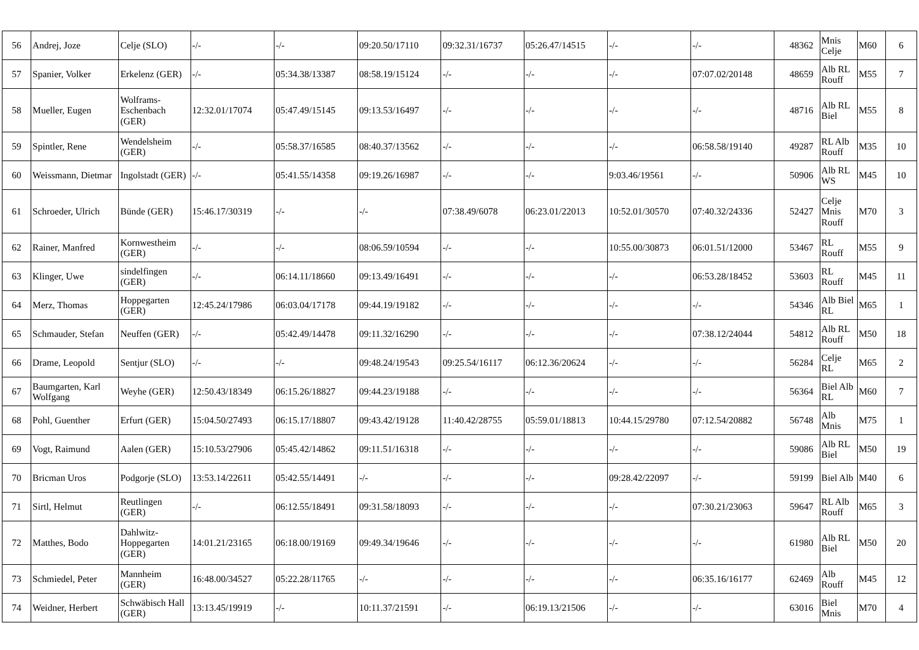| 56 | Andrej, Joze | Celje (SLO) | -/- | -/- | 09:20.50/17110 | 09:32.31/16737 | 05:26.47/14515 | -/- | -/- | 48362 | Mnis Celje | M60 | 6 |
| 57 | Spanier, Volker | Erkelenz (GER) | -/- | 05:34.38/13387 | 08:58.19/15124 | -/- | -/- | -/- | 07:07.02/20148 | 48659 | Alb RL Rouff | M55 | 7 |
| 58 | Mueller, Eugen | Wolframs-Eschenbach (GER) | 12:32.01/17074 | 05:47.49/15145 | 09:13.53/16497 | -/- | -/- | -/- | -/- | 48716 | Alb RL Biel | M55 | 8 |
| 59 | Spintler, Rene | Wendelsheim (GER) | -/- | 05:58.37/16585 | 08:40.37/13562 | -/- | -/- | -/- | 06:58.58/19140 | 49287 | RL Alb Rouff | M35 | 10 |
| 60 | Weissmann, Dietmar | Ingolstadt (GER) | -/- | 05:41.55/14358 | 09:19.26/16987 | -/- | -/- | 9:03.46/19561 | -/- | 50906 | Alb RL WS | M45 | 10 |
| 61 | Schroeder, Ulrich | Bünde (GER) | 15:46.17/30319 | -/- | -/- | 07:38.49/6078 | 06:23.01/22013 | 10:52.01/30570 | 07:40.32/24336 | 52427 | Celje Mnis Rouff | M70 | 3 |
| 62 | Rainer, Manfred | Kornwestheim (GER) | -/- | -/- | 08:06.59/10594 | -/- | -/- | 10:55.00/30873 | 06:01.51/12000 | 53467 | RL Rouff | M55 | 9 |
| 63 | Klinger, Uwe | sindelfingen (GER) | -/- | 06:14.11/18660 | 09:13.49/16491 | -/- | -/- | -/- | 06:53.28/18452 | 53603 | RL Rouff | M45 | 11 |
| 64 | Merz, Thomas | Hoppegarten (GER) | 12:45.24/17986 | 06:03.04/17178 | 09:44.19/19182 | -/- | -/- | -/- | -/- | 54346 | Alb Biel RL | M65 | 1 |
| 65 | Schmauder, Stefan | Neuffen (GER) | -/- | 05:42.49/14478 | 09:11.32/16290 | -/- | -/- | -/- | 07:38.12/24044 | 54812 | Alb RL Rouff | M50 | 18 |
| 66 | Drame, Leopold | Sentjur (SLO) | -/- | -/- | 09:48.24/19543 | 09:25.54/16117 | 06:12.36/20624 | -/- | -/- | 56284 | Celje RL | M65 | 2 |
| 67 | Baumgarten, Karl Wolfgang | Weyhe (GER) | 12:50.43/18349 | 06:15.26/18827 | 09:44.23/19188 | -/- | -/- | -/- | -/- | 56364 | Biel Alb RL | M60 | 7 |
| 68 | Pohl, Guenther | Erfurt (GER) | 15:04.50/27493 | 06:15.17/18807 | 09:43.42/19128 | 11:40.42/28755 | 05:59.01/18813 | 10:44.15/29780 | 07:12.54/20882 | 56748 | Alb Mnis | M75 | 1 |
| 69 | Vogt, Raimund | Aalen (GER) | 15:10.53/27906 | 05:45.42/14862 | 09:11.51/16318 | -/- | -/- | -/- | -/- | 59086 | Alb RL Biel | M50 | 19 |
| 70 | Bricman Uros | Podgorje (SLO) | 13:53.14/22611 | 05:42.55/14491 | -/- | -/- | -/- | 09:28.42/22097 | -/- | 59199 | Biel Alb | M40 | 6 |
| 71 | Sirtl, Helmut | Reutlingen (GER) | -/- | 06:12.55/18491 | 09:31.58/18093 | -/- | -/- | -/- | 07:30.21/23063 | 59647 | RL Alb Rouff | M65 | 3 |
| 72 | Matthes, Bodo | Dahlwitz-Hoppegarten (GER) | 14:01.21/23165 | 06:18.00/19169 | 09:49.34/19646 | -/- | -/- | -/- | -/- | 61980 | Alb RL Biel | M50 | 20 |
| 73 | Schmiedel, Peter | Mannheim (GER) | 16:48.00/34527 | 05:22.28/11765 | -/- | -/- | -/- | -/- | 06:35.16/16177 | 62469 | Alb Rouff | M45 | 12 |
| 74 | Weidner, Herbert | Schwäbisch Hall (GER) | 13:13.45/19919 | -/- | 10:11.37/21591 | -/- | 06:19.13/21506 | -/- | -/- | 63016 | Biel Mnis | M70 | 4 |